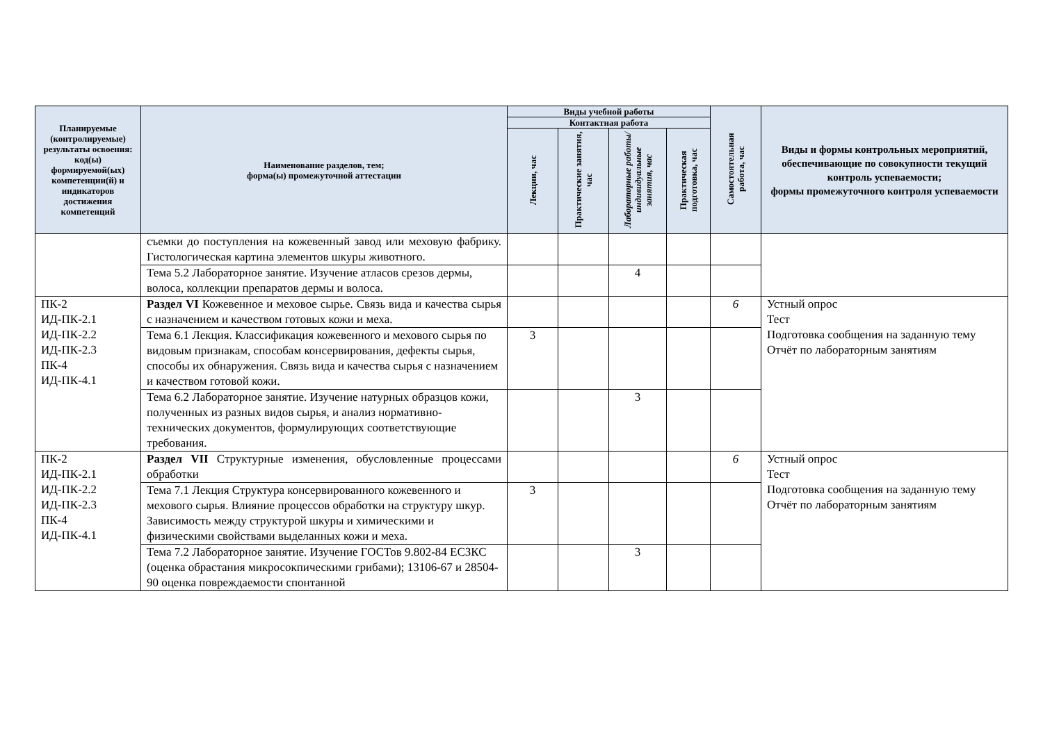| Планируемые (контролируемые) результаты освоения: код(ы) формируемой(ых) компетенции(й) и индикаторов достижения компетенций | Наименование разделов, тем; форма(ы) промежуточной аттестации | Виды учебной работы | | | | Самостоятельная работа, час | Виды и формы контрольных мероприятий, обеспечивающие по совокупности текущий контроль успеваемости; формы промежуточного контроля успеваемости |
| --- | --- | --- | --- | --- | --- | --- | --- |
| | | Контактная работа | | | | | |
| | | Лекции, час | Практические занятия, час | Лабораторные работы/индивидуальные занятия, час | Практическая подготовка, час | | |
| | съемки до поступления на кожевенный завод или меховую фабрику. Гистологическая картина элементов шкуры животного. | | | | | | |
| | Тема 5.2 Лабораторное занятие. Изучение атласов срезов дермы, волоса, коллекции препаратов дермы и волоса. | | | 4 | | | |
| ПК-2 ИД-ПК-2.1 ИД-ПК-2.2 ИД-ПК-2.3 ПК-4 ИД-ПК-4.1 | Раздел VI Кожевенное и меховое сырье. Связь вида и качества сырья с назначением и качеством готовых кожи и меха. | | | | | 6 | Устный опрос Тест Подготовка сообщения на заданную тему Отчёт по лабораторным занятиям |
| | Тема 6.1 Лекция. Классификация кожевенного и мехового сырья по видовым признакам, способам консервирования, дефекты сырья, способы их обнаружения. Связь вида и качества сырья с назначением и качеством готовой кожи. | 3 | | | | | |
| | Тема 6.2 Лабораторное занятие. Изучение натурных образцов кожи, полученных из разных видов сырья, и анализ нормативно-технических документов, формулирующих соответствующие требования. | | | 3 | | | |
| ПК-2 ИД-ПК-2.1 ИД-ПК-2.2 ИД-ПК-2.3 ПК-4 ИД-ПК-4.1 | Раздел VII Структурные изменения, обусловленные процессами обработки | | | | | 6 | Устный опрос Тест Подготовка сообщения на заданную тему Отчёт по лабораторным занятиям |
| | Тема 7.1 Лекция Структура консервированного кожевенного и мехового сырья. Влияние процессов обработки на структуру шкур. Зависимость между структурой шкуры и химическими и физическими свойствами выделанных кожи и меха. | 3 | | | | | |
| | Тема 7.2 Лабораторное занятие. Изучение ГОСТов 9.802-84 ЕСЗКС (оценка обрастания микросокпическими грибами); 13106-67 и 28504-90 оценка повреждаемости спонтанной | | | 3 | | | |